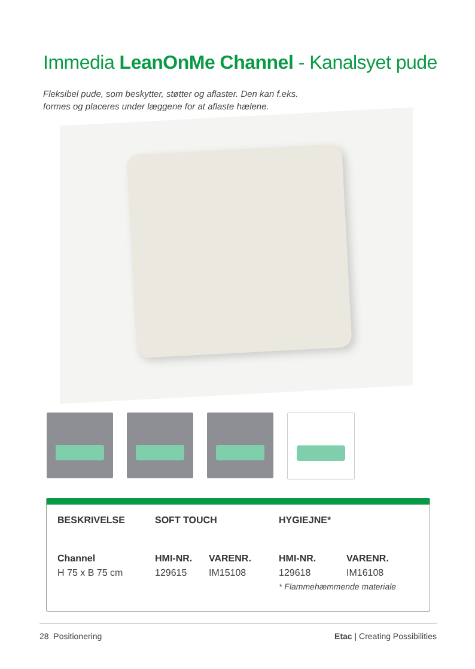Immedia LeanOnMe Channel - Kanalsyet pude
Fleksibel pude, som beskytter, støtter og aflaster. Den kan f.eks.
formes og placeres under læggene for at aflaste hælene.
| BESKRIVELSE | SOFT TOUCH | | HYGIEJNE* | |
| --- | --- | --- | --- | --- |
| Channel | HMI-NR. | VARENR. | HMI-NR. | VARENR. |
| H 75 x B 75 cm | 129615 | IM15108 | 129618 | IM16108 |
| | | | * Flammehæmmende materiale | |
28 Positionering Etac | Creating Possibilities